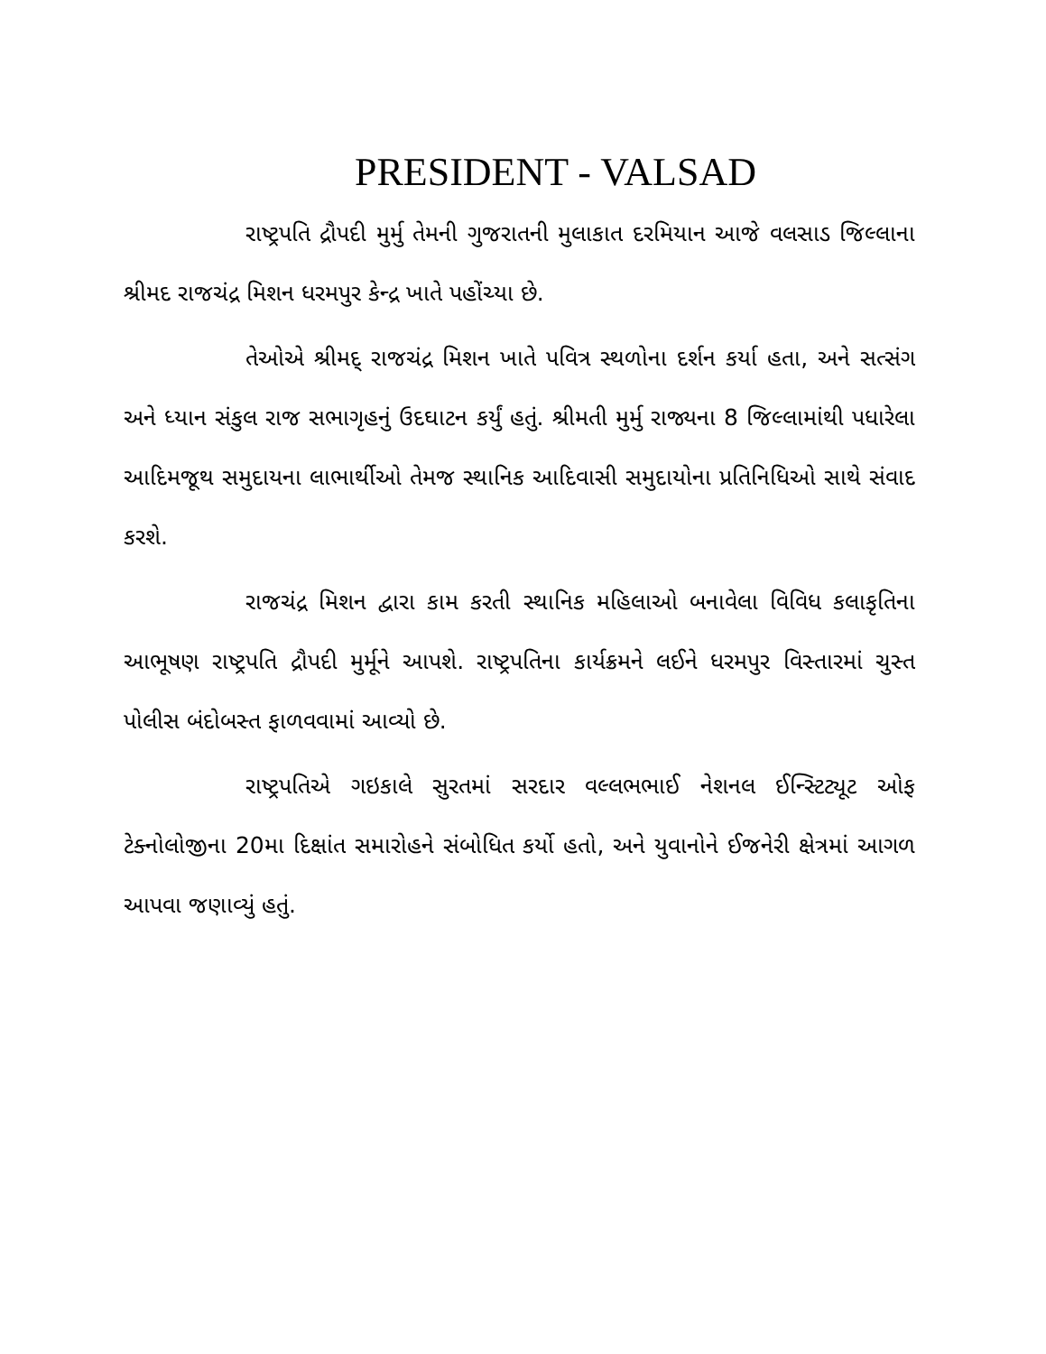PRESIDENT - VALSAD
રાષ્ટ્રપતિ દ્રૌપદી મુર્મુ તેમની ગુજરાતની મુલાકાત દરમિયાન આજે વલસાડ જિલ્લાના શ્રીમદ રાજચંદ્ર મિશન ધરમપુર કેન્દ્ર ખાતે પહોંચ્યા છે.
તેઓએ શ્રીમદ્ રાજચંદ્ર મિશન ખાતે પવિત્ર સ્થળોના દર્શન કર્યા હતા, અને સત્સંગ અને ધ્યાન સંકુલ રાજ સભાગૃહનું ઉદઘાટન કર્યું હતું. શ્રીમતી મુર્મુ રાજ્યના 8 જિલ્લામાંથી પધારેલા આદિમજૂથ સમુદાયના લાભાર્થીઓ તેમજ સ્થાનિક આદિવાસી સમુદાયોના પ્રતિનિધિઓ સાથે સંવાદ કરશે.
રાજચંદ્ર મિશન દ્વારા કામ કરતી સ્થાનિક મહિલાઓ બનાવેલા વિવિધ કલાકૃતિના આભૂષણ રાષ્ટ્રપતિ દ્રૌપદી મુર્મૂને આપશે. રાષ્ટ્રપતિના કાર્યક્રમને લઈને ધરમપુર વિસ્તારમાં ચુસ્ત પોલીસ બંદોબસ્ત ફાળવવામાં આવ્યો છે.
રાષ્ટ્રપતિએ ગઇકાલે સુરતમાં સરદાર વલ્લભભાઈ નેશનલ ઈન્સ્ટિટ્યૂટ ઓફ ટેક્નોલોજીના 20મા દિક્ષાંત સમારોહને સંબોધિત કર્યો હતો, અને યુવાનોને ઈજનેરી ક્ષેત્રમાં આગળ આપવા જણાવ્યું હતું.